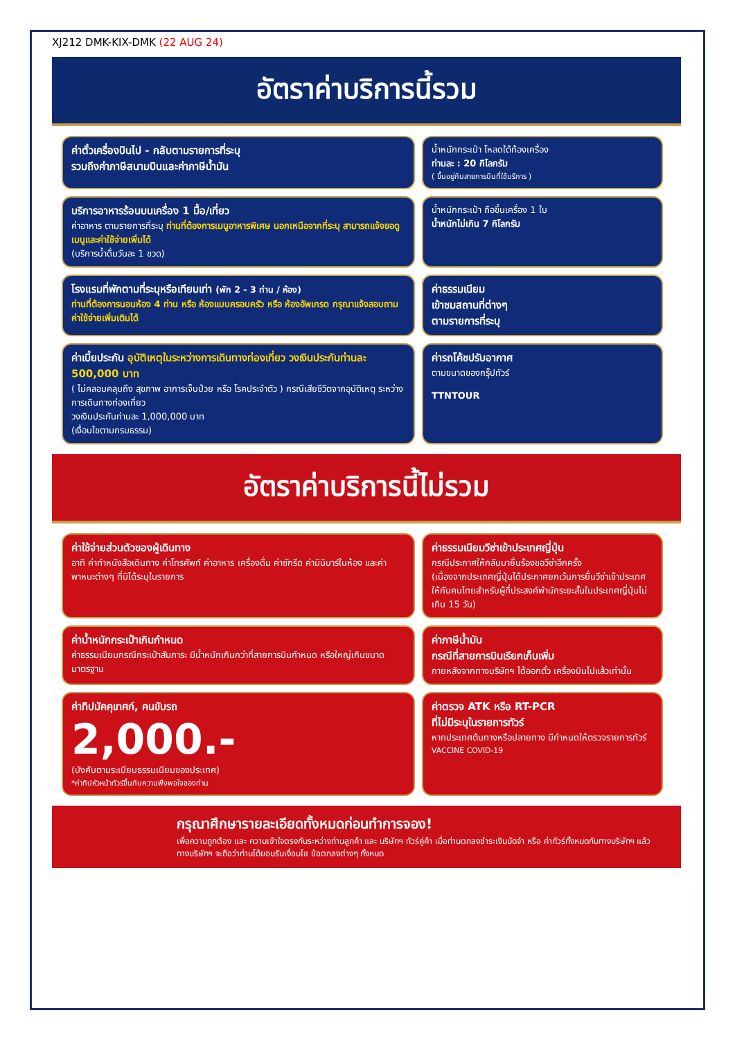XJ212 DMK-KIX-DMK (22 AUG 24)
อัตราค่าบริการนี้รวม
ค่าตั๋วเครื่องบินไป - กลับตามรายการที่ระบุ
รวมถึงค่าภาษีสนามบินและค่าภาษีน้ำมัน
น้ำหนักกระเป๋า โหลดใต้ท้องเครื่อง
ท่านละ : 20 กิโลกรัม
( ขึ้นอยู่กับสายการบินที่ใช้บริการ )
บริการอาหารร้อนบนเครื่อง 1 มื้อ/เที่ยว
ค่าอาหาร ตามรายการที่ระบุ ท่านที่ต้องการเมนูอาหารพิเศษ นอกเหนือจากที่ระบุ สามารถแจ้งขอดูเมนูและค่าใช้จ่ายเพิ่มได้
(บริการน้ำดื่มวันละ 1 ขวด)
น้ำหนักกระเป๋า ถือขึ้นเครื่อง 1 ใบ
น้ำหนักไม่เกิน 7 กิโลกรัม
โรงแรมที่พักตามที่ระบุหรือเทียบเท่า (พัก 2 - 3 ท่าน / ห้อง)
ท่านที่ต้องการนอนห้อง 4 ท่าน หรือ ห้องแบบครอบครัว หรือ ห้องอัพเกรด กรุณาแจ้งสอบถามค่าใช้จ่ายเพิ่มเติมได้
ค่าธรรมเนียม
เข้าชมสถานที่ต่างๆ
ตามรายการที่ระบุ
ค่าเบี้ยประกัน อุบัติเหตุในระหว่างการเดินทางท่องเที่ยว วงเงินประกันท่านละ 500,000 บาท
( ไม่คลอบคลุมถึง สุขภาพ อาการเจ็บป่วย หรือ โรคประจำตัว ) กรณีเสียชีวิตจากอุบัติเหตุ ระหว่างการเดินทางท่องเที่ยว
วงเงินประกันท่านละ 1,000,000 บาท
(เงื่อนไขตามกรมธรรม)
ค่ารถโค้ชปรับอากาศ
ตามขนาดของกรุ๊ปทัวร์
TTNTOUR
อัตราค่าบริการนี้ไม่รวม
ค่าใช้จ่ายส่วนตัวของผู้เดินทาง
อาทิ ค่าทำหนังสือเดินทาง ค่าโทรศัพท์ ค่าอาหาร เครื่องดื่ม ค่าซักรีด ค่ามินิบาร์ในห้อง และค่าพาหนะต่างๆ ที่มิได้ระบุในรายการ
ค่าธรรมเนียมวีซ่าเข้าประเทศญี่ปุ่น
กรณีประกาศให้กลับมายื่นร้องขอวีซ่าอีกครั้ง
(เนื่องจากประเทศญี่ปุ่นได้ประกาศยกเว้นการยื่นวีซ่าเข้าประเทศให้กับคนไทยสำหรับผู้ที่ประสงค์พำนักระยะสั้นในประเทศญี่ปุ่นไม่เกิน 15 วัน)
ค่าน้ำหนักกระเป๋าเกินกำหนด
ค่าธรรมเนียมกรณีกระเป๋าสัมภาระ มีน้ำหนักเกินกว่าที่สายการบินกำหนด หรือใหญ่เกินขนาดมาตรฐาน
ค่าภาษีน้ำมัน
กรณีที่สายการบินเรียกเก็บเพิ่ม
ภายหลังจากทางบริษัทฯ ได้ออกตั๋ว เครื่องบินไปแล้วเท่านั้น
ค่าทิปมัคคุเทศก์, คนขับรถ
2,000.-
(บังคับตามระเบียบธรรมเนียมของประเทศ)
*ค่าทิปหัวหน้าทัวร์ขึ้นกับความพึงพอใจของท่าน
ค่าตรวจ ATK หรือ RT-PCR
ที่ไม่มีระบุในรายการทัวร์
หากประเทศต้นทางหรือปลายทาง มีกำหนดให้ตรวจรายการทัวร์
VACCINE COVID-19
กรุณาศึกษารายละเอียดทั้งหมดก่อนทำการจอง!
เพื่อความถูกต้อง และ ความเข้าใจตรงกันระหว่างท่านลูกค้า และ บริษัทฯ ทัวร์คู่ค้า เมื่อท่านตกลงชำระเงินมัดจำ หรือ ค่าทัวร์ทั้งหมดกับทางบริษัทฯ แล้ว ทางบริษัทฯ จะถือว่าท่านได้ยอมรับเงื่อนไข ข้อตกลงต่างๆ ทั้งหมด